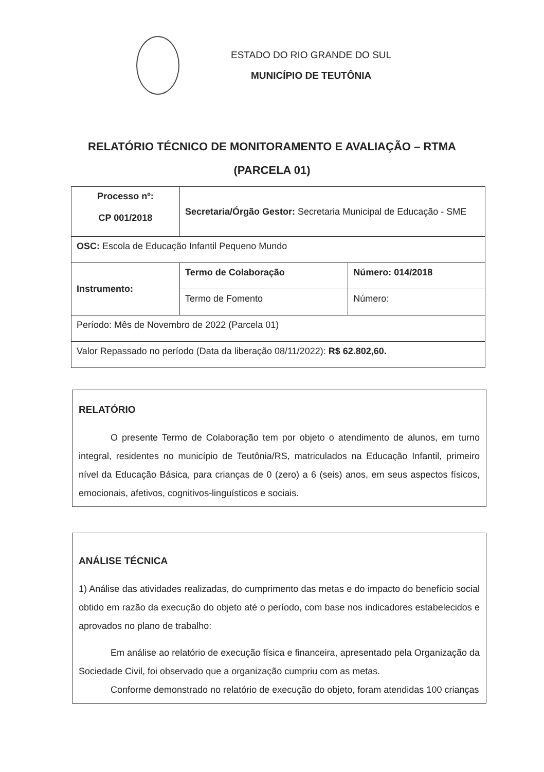ESTADO DO RIO GRANDE DO SUL
MUNICÍPIO DE TEUTÔNIA
RELATÓRIO TÉCNICO DE MONITORAMENTO E AVALIAÇÃO – RTMA
(PARCELA 01)
| Processo nº: CP 001/2018 | Secretaria/Órgão Gestor: Secretaria Municipal de Educação - SME | |
| OSC: Escola de Educação Infantil Pequeno Mundo | | |
| Instrumento: | Termo de Colaboração | Número: 014/2018 |
| | Termo de Fomento | Número: |
| Período: Mês de Novembro de 2022 (Parcela 01) | | |
| Valor Repassado no período (Data da liberação 08/11/2022): R$ 62.802,60. | | |
RELATÓRIO
O presente Termo de Colaboração tem por objeto o atendimento de alunos, em turno integral, residentes no município de Teutônia/RS, matriculados na Educação Infantil, primeiro nível da Educação Básica, para crianças de 0 (zero) a 6 (seis) anos, em seus aspectos físicos, emocionais, afetivos, cognitivos-linguísticos e sociais.
ANÁLISE TÉCNICA
1) Análise das atividades realizadas, do cumprimento das metas e do impacto do benefício social obtido em razão da execução do objeto até o período, com base nos indicadores estabelecidos e aprovados no plano de trabalho:
Em análise ao relatório de execução física e financeira, apresentado pela Organização da Sociedade Civil, foi observado que a organização cumpriu com as metas.
Conforme demonstrado no relatório de execução do objeto, foram atendidas 100 crianças